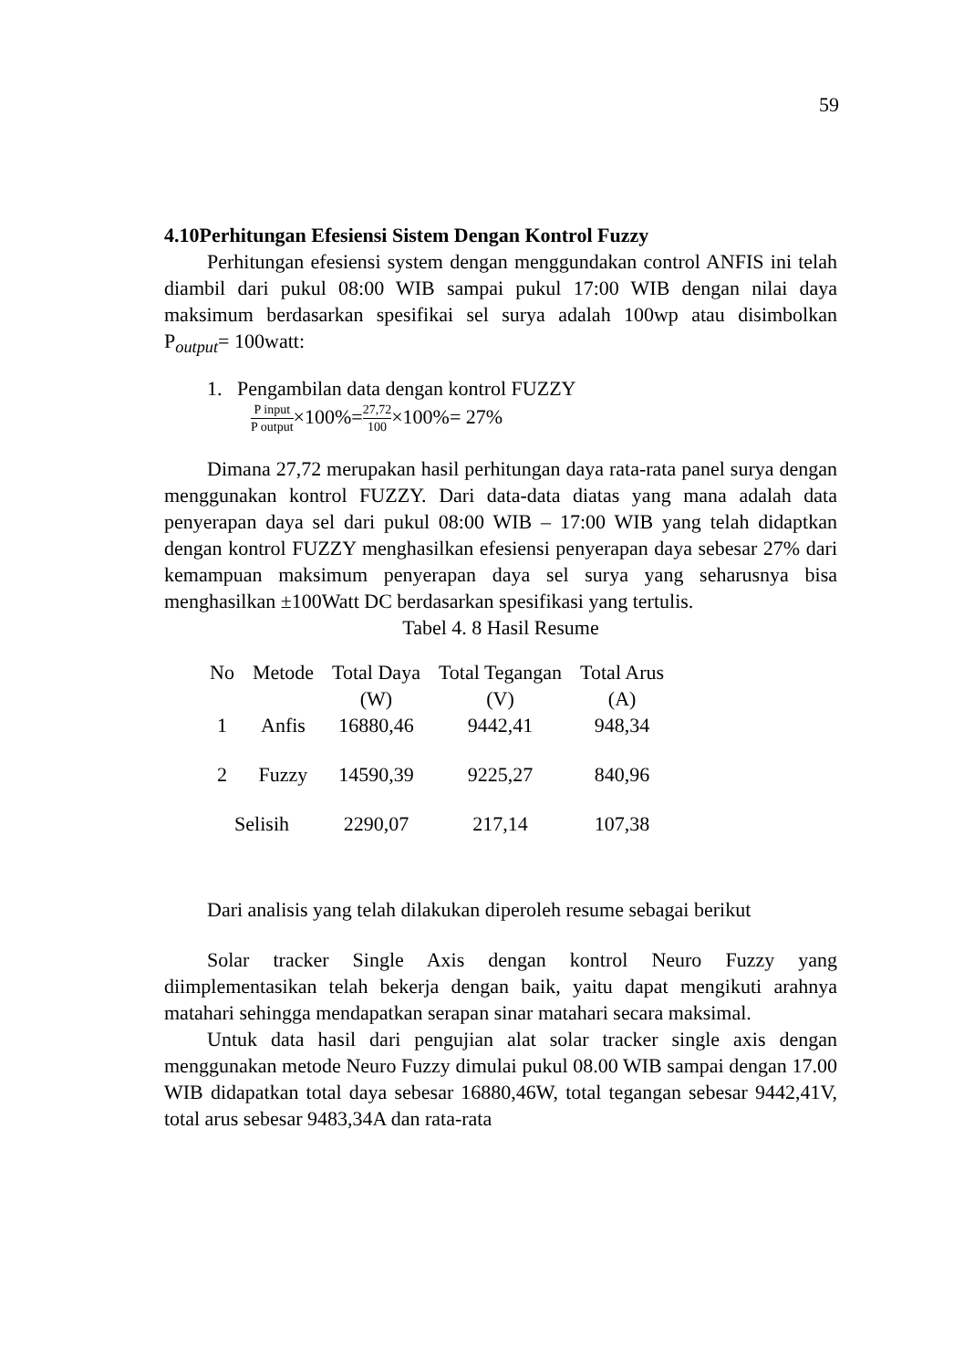59
4.10Perhitungan Efesiensi Sistem Dengan Kontrol Fuzzy
Perhitungan efesiensi system dengan menggundakan control ANFIS ini telah diambil dari pukul 08:00 WIB sampai pukul 17:00 WIB dengan nilai daya maksimum berdasarkan spesifikai sel surya adalah 100wp atau disimbolkan P<sub>output</sub>= 100watt:
1. Pengambilan data dengan kontrol FUZZY
P input P output×100%=27,72 100×100%= 27%
Dimana 27,72 merupakan hasil perhitungan daya rata-rata panel surya dengan menggunakan kontrol FUZZY. Dari data-data diatas yang mana adalah data penyerapan daya sel dari pukul 08:00 WIB – 17:00 WIB yang telah didaptkan dengan kontrol FUZZY menghasilkan efesiensi penyerapan daya sebesar 27% dari kemampuan maksimum penyerapan daya sel surya yang seharusnya bisa menghasilkan ±100Watt DC berdasarkan spesifikasi yang tertulis.
Tabel 4. 8 Hasil Resume
| No | Metode | Total Daya (W) | Total Tegangan (V) | Total Arus (A) |
| --- | --- | --- | --- | --- |
| 1 | Anfis | 16880,46 | 9442,41 | 948,34 |
| 2 | Fuzzy | 14590,39 | 9225,27 | 840,96 |
| Selisih | | 2290,07 | 217,14 | 107,38 |
Dari analisis yang telah dilakukan diperoleh resume sebagai berikut
Solar tracker Single Axis dengan kontrol Neuro Fuzzy yang diimplementasikan telah bekerja dengan baik, yaitu dapat mengikuti arahnya matahari sehingga mendapatkan serapan sinar matahari secara maksimal.
Untuk data hasil dari pengujian alat solar tracker single axis dengan menggunakan metode Neuro Fuzzy dimulai pukul 08.00 WIB sampai dengan 17.00 WIB didapatkan total daya sebesar 16880,46W, total tegangan sebesar 9442,41V, total arus sebesar 9483,34A dan rata-rata